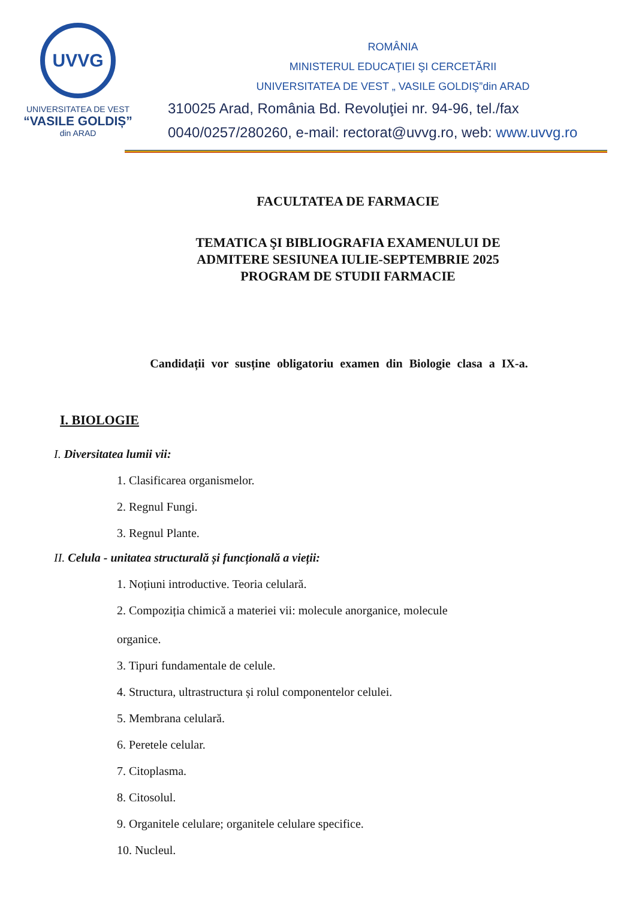UVVG
UNIVERSITATEA DE VEST
“VASILE GOLDIȘ”
din ARAD
ROMÂNIA
MINISTERUL EDUCAŢIEI ŞI CERCETĂRII
UNIVERSITATEA DE VEST „ VASILE GOLDIŞ”din ARAD
310025 Arad, România Bd. Revoluţiei nr. 94-96, tel./fax
0040/0257/280260, e-mail: rectorat@uvvg.ro, web: www.uvvg.ro
FACULTATEA DE FARMACIE
TEMATICA ŞI BIBLIOGRAFIA EXAMENULUI DE
ADMITERE SESIUNEA IULIE-SEPTEMBRIE 2025
PROGRAM DE STUDII FARMACIE
Candidații vor susține obligatoriu examen din Biologie clasa a IX-a.
I. BIOLOGIE
I. Diversitatea lumii vii:
1. Clasificarea organismelor.
2. Regnul Fungi.
3. Regnul Plante.
II. Celula - unitatea structurală și funcțională a vieții:
1. Noțiuni introductive. Teoria celulară.
2. Compoziția chimică a materiei vii: molecule anorganice, molecule
organice.
3. Tipuri fundamentale de celule.
4. Structura, ultrastructura și rolul componentelor celulei.
5. Membrana celulară.
6. Peretele celular.
7. Citoplasma.
8. Citosolul.
9. Organitele celulare; organitele celulare specifice.
10. Nucleul.